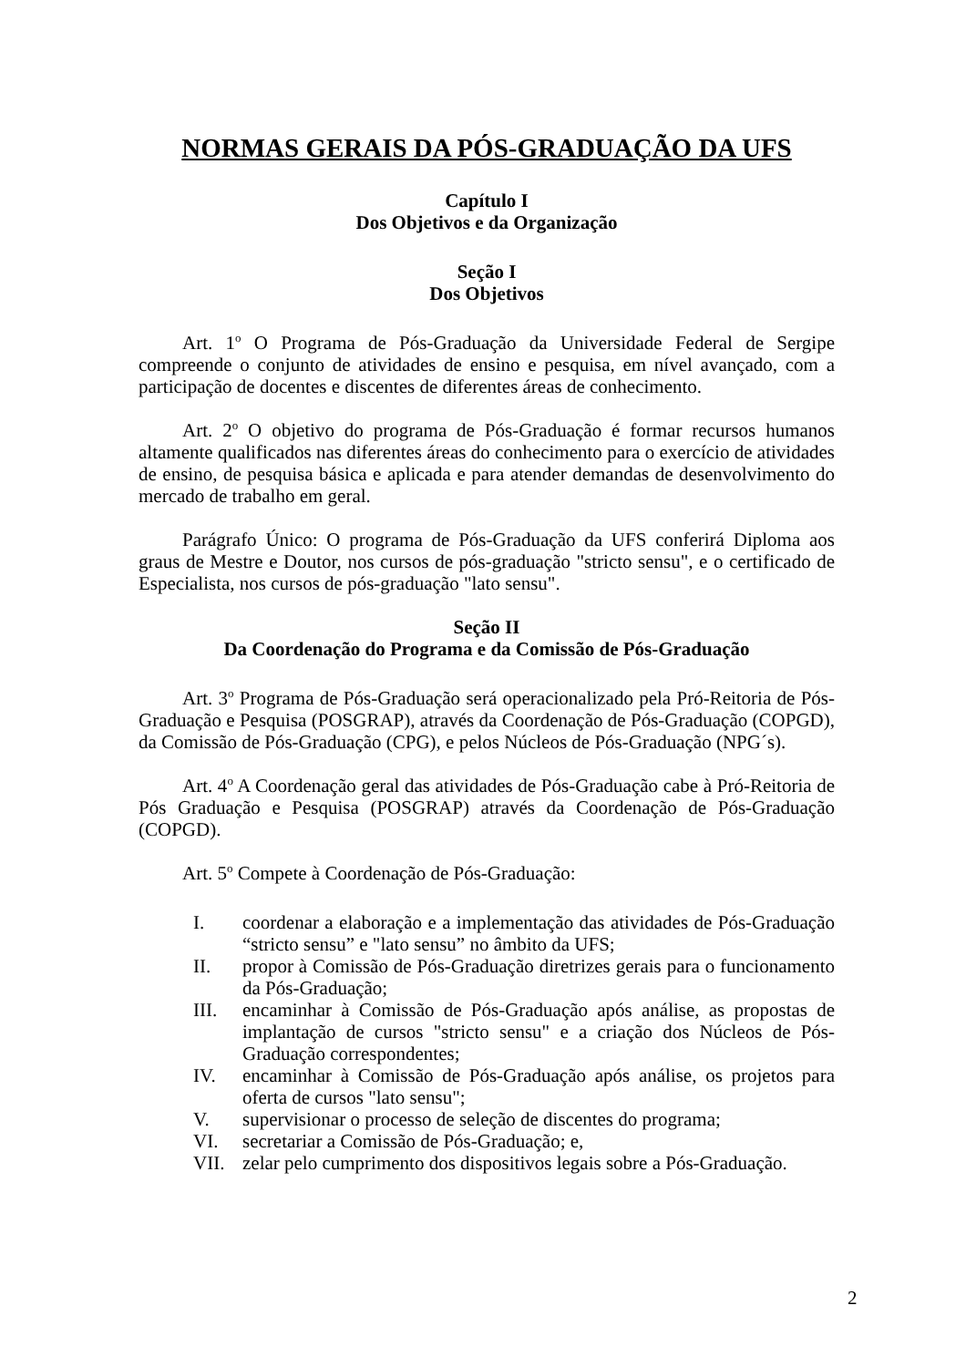NORMAS GERAIS DA PÓS-GRADUAÇÃO DA UFS
Capítulo I
Dos Objetivos e da Organização
Seção I
Dos Objetivos
Art. 1<sup>o</sup> O Programa de Pós-Graduação da Universidade Federal de Sergipe compreende o conjunto de atividades de ensino e pesquisa, em nível avançado, com a participação de docentes e discentes de diferentes áreas de conhecimento.
Art. 2<sup>o</sup> O objetivo do programa de Pós-Graduação é formar recursos humanos altamente qualificados nas diferentes áreas do conhecimento para o exercício de atividades de ensino, de pesquisa básica e aplicada e para atender demandas de desenvolvimento do mercado de trabalho em geral.
Parágrafo Único: O programa de Pós-Graduação da UFS conferirá Diploma aos graus de Mestre e Doutor, nos cursos de pós-graduação "stricto sensu", e o certificado de Especialista, nos cursos de pós-graduação "lato sensu".
Seção II
Da Coordenação do Programa e da Comissão de Pós-Graduação
Art. 3<sup>o</sup> Programa de Pós-Graduação será operacionalizado pela Pró-Reitoria de Pós-Graduação e Pesquisa (POSGRAP), através da Coordenação de Pós-Graduação (COPGD), da Comissão de Pós-Graduação (CPG), e pelos Núcleos de Pós-Graduação (NPG´s).
Art. 4<sup>o</sup> A Coordenação geral das atividades de Pós-Graduação cabe à Pró-Reitoria de Pós Graduação e Pesquisa (POSGRAP) através da Coordenação de Pós-Graduação (COPGD).
Art. 5<sup>o</sup> Compete à Coordenação de Pós-Graduação:
I. coordenar a elaboração e a implementação das atividades de Pós-Graduação “stricto sensu” e "lato sensu” no âmbito da UFS;
II. propor à Comissão de Pós-Graduação diretrizes gerais para o funcionamento da Pós-Graduação;
III. encaminhar à Comissão de Pós-Graduação após análise, as propostas de implantação de cursos "stricto sensu" e a criação dos Núcleos de Pós-Graduação correspondentes;
IV. encaminhar à Comissão de Pós-Graduação após análise, os projetos para oferta de cursos "lato sensu";
V. supervisionar o processo de seleção de discentes do programa;
VI. secretariar a Comissão de Pós-Graduação; e,
VII. zelar pelo cumprimento dos dispositivos legais sobre a Pós-Graduação.
2